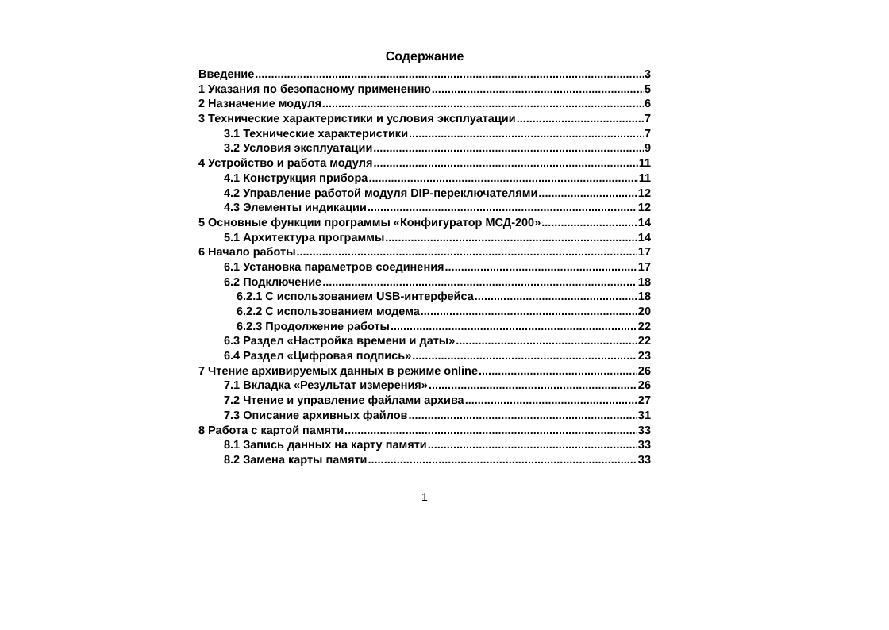Содержание
Введение 3
1 Указания по безопасному применению 5
2 Назначение модуля 6
3 Технические характеристики и условия эксплуатации 7
3.1 Технические характеристики 7
3.2 Условия эксплуатации 9
4 Устройство и работа модуля 11
4.1 Конструкция прибора 11
4.2 Управление работой модуля DIP-переключателями 12
4.3 Элементы индикации 12
5 Основные функции программы «Конфигуратор МСД-200» 14
5.1 Архитектура программы 14
6 Начало работы 17
6.1 Установка параметров соединения 17
6.2 Подключение 18
6.2.1 С использованием USB-интерфейса 18
6.2.2 С использованием модема 20
6.2.3 Продолжение работы 22
6.3 Раздел «Настройка времени и даты» 22
6.4 Раздел «Цифровая подпись» 23
7 Чтение архивируемых данных в режиме online 26
7.1 Вкладка «Результат измерения» 26
7.2 Чтение и управление файлами архива 27
7.3 Описание архивных файлов 31
8 Работа с картой памяти 33
8.1 Запись данных на карту памяти 33
8.2 Замена карты памяти 33
1